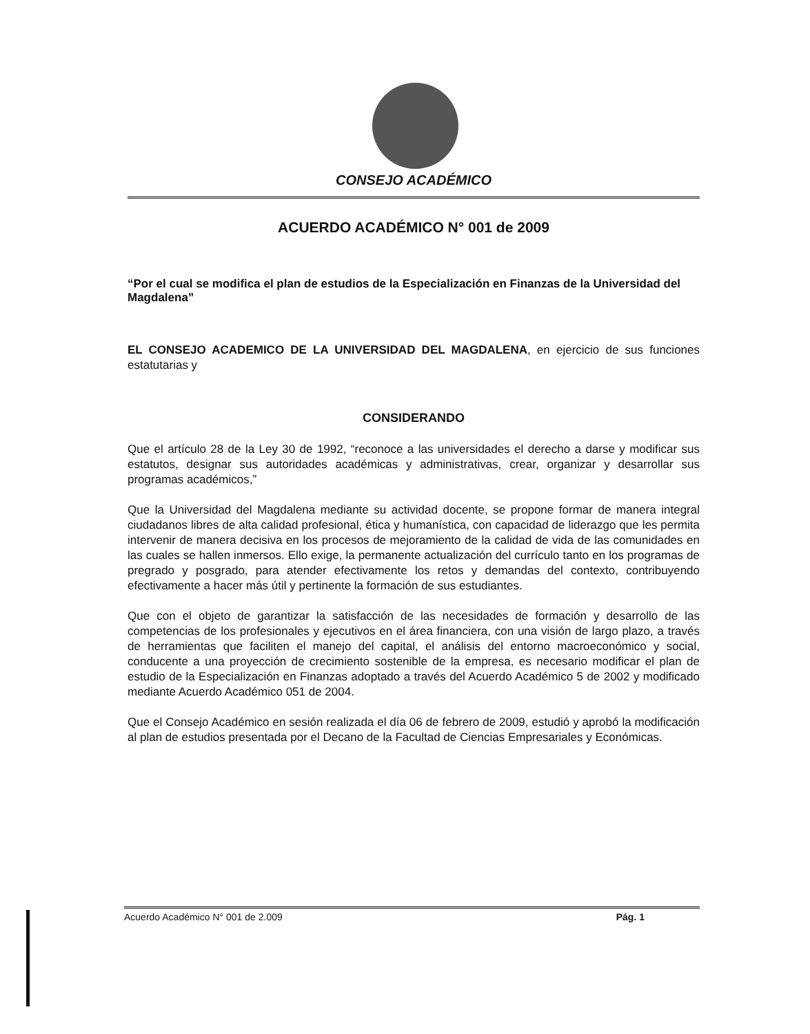CONSEJO ACADÉMICO
ACUERDO ACADÉMICO N° 001 de 2009
“Por el cual se modifica el plan de estudios de la Especialización en Finanzas de la Universidad del Magdalena”
EL CONSEJO ACADEMICO DE LA UNIVERSIDAD DEL MAGDALENA, en ejercicio de sus funciones estatutarias y
CONSIDERANDO
Que el artículo 28 de la Ley 30 de 1992, “reconoce a las universidades el derecho a darse y modificar sus estatutos, designar sus autoridades académicas y administrativas, crear, organizar y desarrollar sus programas académicos,”
Que la Universidad del Magdalena mediante su actividad docente, se propone formar de manera integral ciudadanos libres de alta calidad profesional, ética y humanística, con capacidad de liderazgo que les permita intervenir de manera decisiva en los procesos de mejoramiento de la calidad de vida de las comunidades en las cuales se hallen inmersos. Ello exige, la permanente actualización del currículo tanto en los programas de pregrado y posgrado, para atender efectivamente los retos y demandas del contexto, contribuyendo efectivamente a hacer más útil y pertinente la formación de sus estudiantes.
Que con el objeto de garantizar la satisfacción de las necesidades de formación y desarrollo de las competencias de los profesionales y ejecutivos en el área financiera, con una visión de largo plazo, a través de herramientas que faciliten el manejo del capital, el análisis del entorno macroeconómico y social, conducente a una proyección de crecimiento sostenible de la empresa, es necesario modificar el plan de estudio de la Especialización en Finanzas adoptado a través del Acuerdo Académico 5 de 2002 y modificado mediante Acuerdo Académico 051 de 2004.
Que el Consejo Académico en sesión realizada el día 06 de febrero de 2009, estudió y aprobó la modificación al plan de estudios presentada por el Decano de la Facultad de Ciencias Empresariales y Económicas.
Acuerdo Académico N° 001 de 2.009 Pág. 1